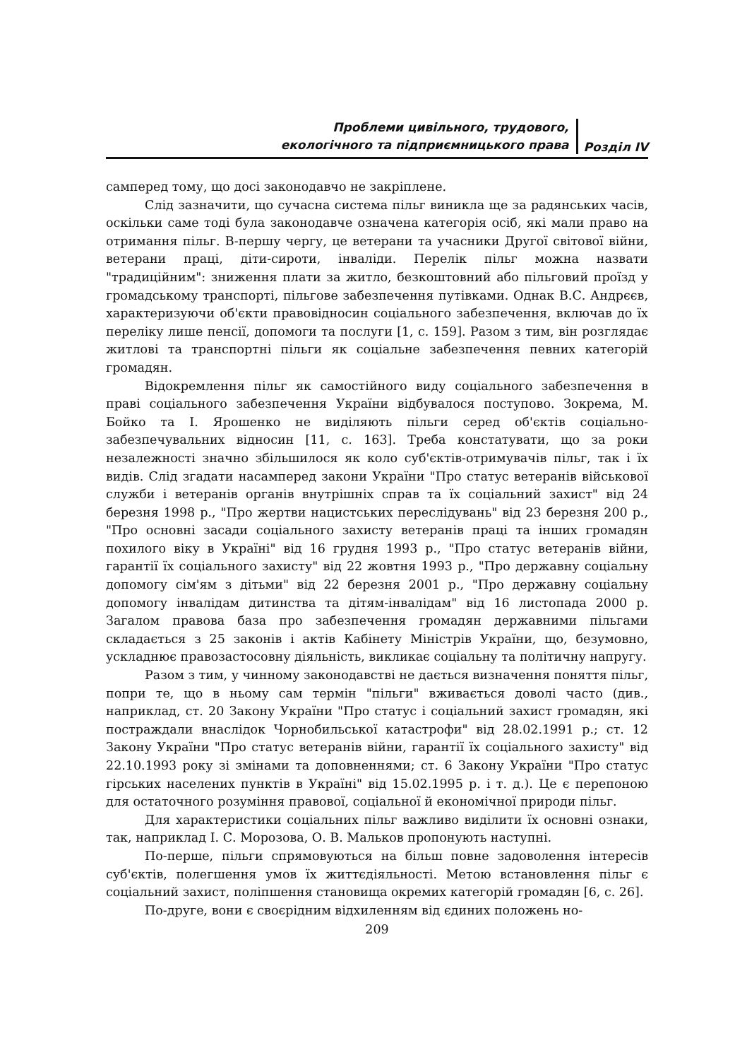Проблеми цивільного, трудового,
екологічного та підприємницького права
Розділ IV
самперед тому, що досі законодавчо не закріплене.
Слід зазначити, що сучасна система пільг виникла ще за радянських часів, оскільки саме тоді була законодавче означена категорія осіб, які мали право на отримання пільг. В-першу чергу, це ветерани та учасники Другої світової війни, ветерани праці, діти-сироти, інваліди. Перелік пільг можна назвати "традиційним": зниження плати за житло, безкоштовний або пільговий проїзд у громадському транспорті, пільгове забезпечення путівками. Однак В.С. Андрєєв, характеризуючи об'єкти правовідносин соціального забезпечення, включав до їх переліку лише пенсії, допомоги та послуги [1, с. 159]. Разом з тим, він розглядає житлові та транспортні пільги як соціальне забезпечення певних категорій громадян.
Відокремлення пільг як самостійного виду соціального забезпечення в праві соціального забезпечення України відбувалося поступово. Зокрема, М. Бойко та І. Ярошенко не виділяють пільги серед об'єктів соціально-забезпечувальних відносин [11, с. 163]. Треба констатувати, що за роки незалежності значно збільшилося як коло суб'єктів-отримувачів пільг, так і їх видів. Слід згадати насамперед закони України "Про статус ветеранів військової служби і ветеранів органів внутрішніх справ та їх соціальний захист" від 24 березня 1998 р., "Про жертви нацистських переслідувань" від 23 березня 200 р., "Про основні засади соціального захисту ветеранів праці та інших громадян похилого віку в Україні" від 16 грудня 1993 р., "Про статус ветеранів війни, гарантії їх соціального захисту" від 22 жовтня 1993 р., "Про державну соціальну допомогу сім'ям з дітьми" від 22 березня 2001 р., "Про державну соціальну допомогу інвалідам дитинства та дітям-інвалідам" від 16 листопада 2000 р. Загалом правова база про забезпечення громадян державними пільгами складається з 25 законів і актів Кабінету Міністрів України, що, безумовно, ускладнює правозастосовну діяльність, викликає соціальну та політичну напругу.
Разом з тим, у чинному законодавстві не дається визначення поняття пільг, попри те, що в ньому сам термін "пільги" вживається доволі часто (див., наприклад, ст. 20 Закону України "Про статус і соціальний захист громадян, які постраждали внаслідок Чорнобильської катастрофи" від 28.02.1991 р.; ст. 12 Закону України "Про статус ветеранів війни, гарантії їх соціального захисту" від 22.10.1993 року зі змінами та доповненнями; ст. 6 Закону України "Про статус гірських населених пунктів в Україні" від 15.02.1995 р. і т. д.). Це є перепоною для остаточного розуміння правової, соціальної й економічної природи пільг.
Для характеристики соціальних пільг важливо виділити їх основні ознаки, так, наприклад І. С. Морозова, О. В. Мальков пропонують наступні.
По-перше, пільги спрямовуються на більш повне задоволення інтересів суб'єктів, полегшення умов їх життєдіяльності. Метою встановлення пільг є соціальний захист, поліпшення становища окремих категорій громадян [6, с. 26].
По-друге, вони є своєрідним відхиленням від єдиних положень но-
209